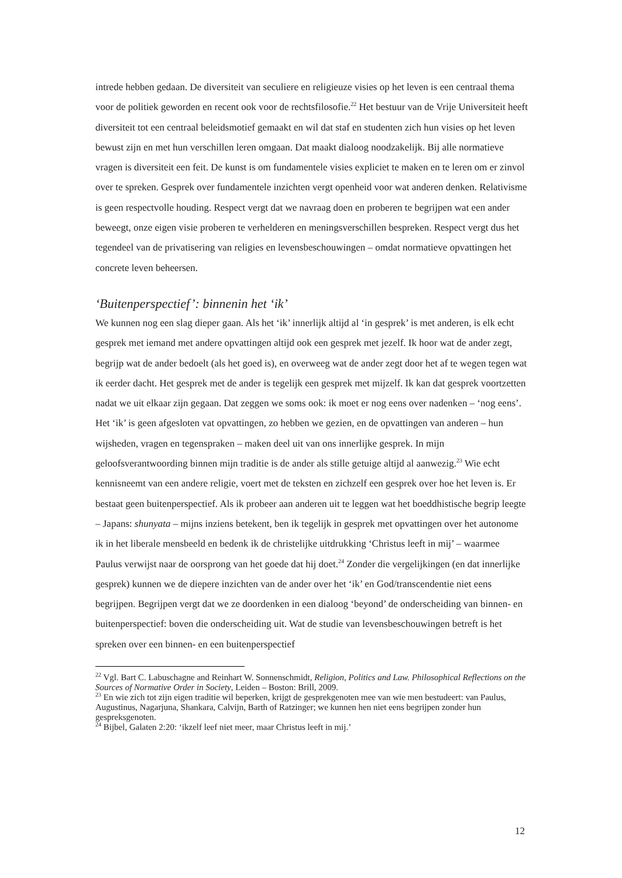intrede hebben gedaan. De diversiteit van seculiere en religieuze visies op het leven is een centraal thema voor de politiek geworden en recent ook voor de rechtsfilosofie.<sup>22</sup> Het bestuur van de Vrije Universiteit heeft diversiteit tot een centraal beleidsmotief gemaakt en wil dat staf en studenten zich hun visies op het leven bewust zijn en met hun verschillen leren omgaan. Dat maakt dialoog noodzakelijk. Bij alle normatieve vragen is diversiteit een feit. De kunst is om fundamentele visies expliciet te maken en te leren om er zinvol over te spreken. Gesprek over fundamentele inzichten vergt openheid voor wat anderen denken. Relativisme is geen respectvolle houding. Respect vergt dat we navraag doen en proberen te begrijpen wat een ander beweegt, onze eigen visie proberen te verhelderen en meningsverschillen bespreken. Respect vergt dus het tegendeel van de privatisering van religies en levensbeschouwingen – omdat normatieve opvattingen het concrete leven beheersen.
‘Buitenperspectief’: binnenin het ‘ik’
We kunnen nog een slag dieper gaan. Als het ‘ik’ innerlijk altijd al ‘in gesprek’ is met anderen, is elk echt gesprek met iemand met andere opvattingen altijd ook een gesprek met jezelf. Ik hoor wat de ander zegt, begrijp wat de ander bedoelt (als het goed is), en overweeg wat de ander zegt door het af te wegen tegen wat ik eerder dacht. Het gesprek met de ander is tegelijk een gesprek met mijzelf. Ik kan dat gesprek voortzetten nadat we uit elkaar zijn gegaan. Dat zeggen we soms ook: ik moet er nog eens over nadenken – ‘nog eens’. Het ‘ik’ is geen afgesloten vat opvattingen, zo hebben we gezien, en de opvattingen van anderen – hun wijsheden, vragen en tegenspraken – maken deel uit van ons innerlijke gesprek. In mijn geloofsverantwoording binnen mijn traditie is de ander als stille getuige altijd al aanwezig.<sup>23</sup> Wie echt kennisneemt van een andere religie, voert met de teksten en zichzelf een gesprek over hoe het leven is. Er bestaat geen buitenperspectief. Als ik probeer aan anderen uit te leggen wat het boeddhistische begrip leegte – Japans: shunyata – mijns inziens betekent, ben ik tegelijk in gesprek met opvattingen over het autonome ik in het liberale mensbeeld en bedenk ik de christelijke uitdrukking ‘Christus leeft in mij’ – waarmee Paulus verwijst naar de oorsprong van het goede dat hij doet.<sup>24</sup> Zonder die vergelijkingen (en dat innerlijke gesprek) kunnen we de diepere inzichten van de ander over het ‘ik’ en God/transcendentie niet eens begrijpen. Begrijpen vergt dat we ze doordenken in een dialoog ‘beyond’ de onderscheiding van binnen- en buitenperspectief: boven die onderscheiding uit. Wat de studie van levensbeschouwingen betreft is het spreken over een binnen- en een buitenperspectief
<sup>22</sup> Vgl. Bart C. Labuschagne and Reinhart W. Sonnenschmidt, Religion, Politics and Law. Philosophical Reflections on the Sources of Normative Order in Society, Leiden – Boston: Brill, 2009.
<sup>23</sup> En wie zich tot zijn eigen traditie wil beperken, krijgt de gesprekgenoten mee van wie men bestudeert: van Paulus, Augustinus, Nagarjuna, Shankara, Calvijn, Barth of Ratzinger; we kunnen hen niet eens begrijpen zonder hun gespreksgenoten.
<sup>24</sup> Bijbel, Galaten 2:20: ‘ikzelf leef niet meer, maar Christus leeft in mij.’
12